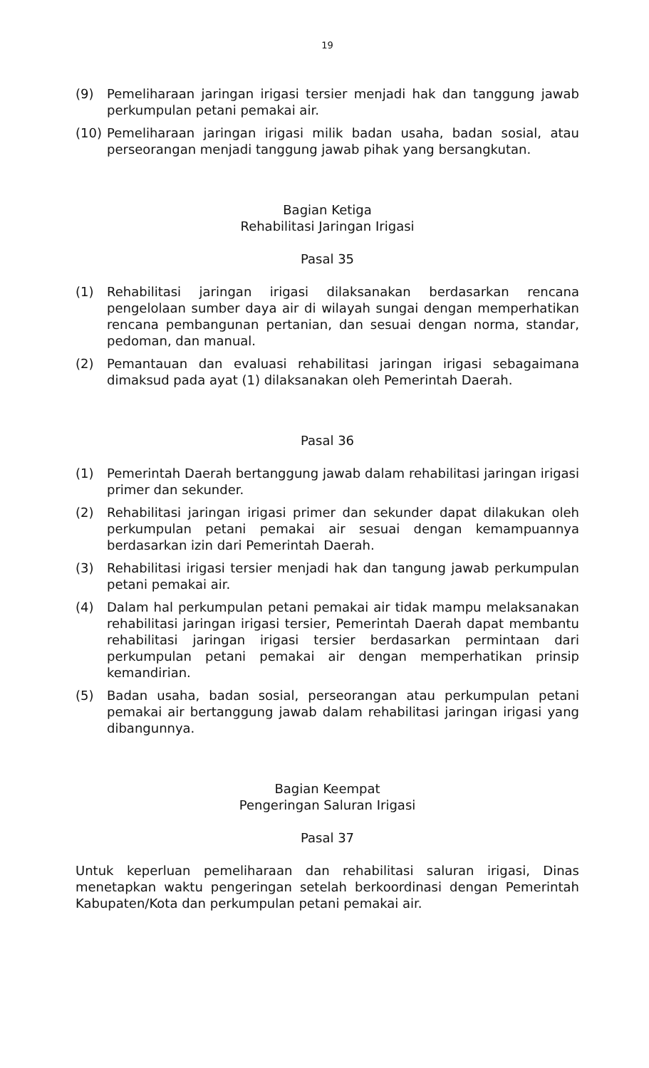19
(9) Pemeliharaan jaringan irigasi tersier menjadi hak dan tanggung jawab perkumpulan petani pemakai air.
(10) Pemeliharaan jaringan irigasi milik badan usaha, badan sosial, atau perseorangan menjadi tanggung jawab pihak yang bersangkutan.
Bagian Ketiga
Rehabilitasi Jaringan Irigasi
Pasal 35
(1) Rehabilitasi jaringan irigasi dilaksanakan berdasarkan rencana pengelolaan sumber daya air di wilayah sungai dengan memperhatikan rencana pembangunan pertanian, dan sesuai dengan norma, standar, pedoman, dan manual.
(2) Pemantauan dan evaluasi rehabilitasi jaringan irigasi sebagaimana dimaksud pada ayat (1) dilaksanakan oleh Pemerintah Daerah.
Pasal 36
(1) Pemerintah Daerah bertanggung jawab dalam rehabilitasi jaringan irigasi primer dan sekunder.
(2) Rehabilitasi jaringan irigasi primer dan sekunder dapat dilakukan oleh perkumpulan petani pemakai air sesuai dengan kemampuannya berdasarkan izin dari Pemerintah Daerah.
(3) Rehabilitasi irigasi tersier menjadi hak dan tangung jawab perkumpulan petani pemakai air.
(4) Dalam hal perkumpulan petani pemakai air tidak mampu melaksanakan rehabilitasi jaringan irigasi tersier, Pemerintah Daerah dapat membantu rehabilitasi jaringan irigasi tersier berdasarkan permintaan dari perkumpulan petani pemakai air dengan memperhatikan prinsip kemandirian.
(5) Badan usaha, badan sosial, perseorangan atau perkumpulan petani pemakai air bertanggung jawab dalam rehabilitasi jaringan irigasi yang dibangunnya.
Bagian Keempat
Pengeringan Saluran Irigasi
Pasal 37
Untuk keperluan pemeliharaan dan rehabilitasi saluran irigasi, Dinas menetapkan waktu pengeringan setelah berkoordinasi dengan Pemerintah Kabupaten/Kota dan perkumpulan petani pemakai air.